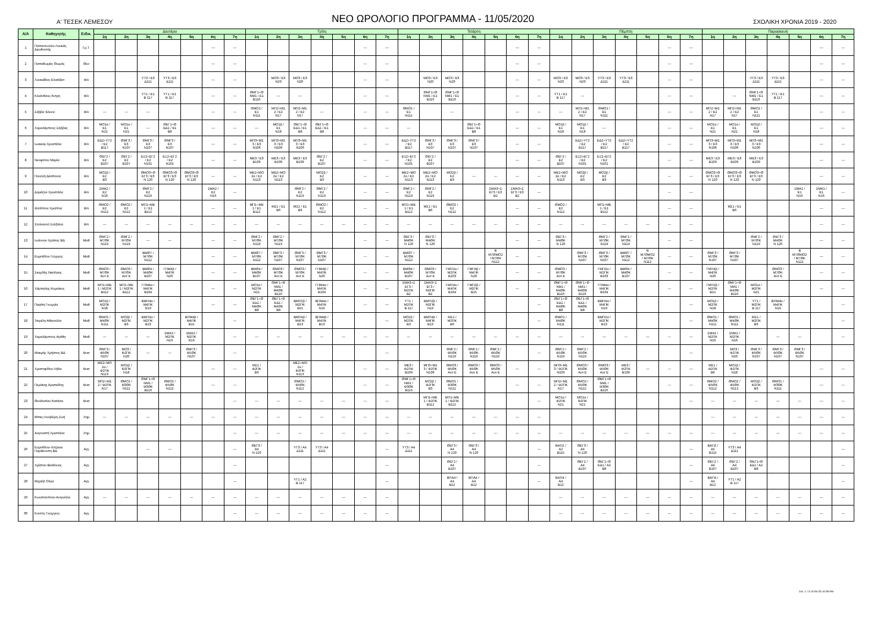Α' ΤΕΣΕΚ ΛΕΜΕΣΟΥ
ΝΕΟ ΩΡΟΛΟΓΙΟ ΠΡΟΓΡΑΜΜΑ - 11/05/2020
ΣΧΟΛΙΚΗ ΧΡΟΝΙΑ 2019 - 2020
| Α/Α | Καθηγητής | Ειδικ. | Δευτέρα | | | | | | | Τρίτη | | | | | | | Τετάρτη | | | | | | | Πέμπτη | | | | | | | Παρασκευή | | | | | | |
| --- | --- | --- | --- | --- | --- | --- | --- | --- | --- | --- | --- | --- | --- | --- | --- | --- | --- | --- | --- | --- | --- | --- | --- | --- | --- | --- | --- | --- | --- | --- | --- | --- | --- | --- | --- | --- | --- |
| | | | 1η | 2η | 3η | 4η | 5η | 6η | 7η | 1η | 2η | 3η | 4η | 5η | 6η | 7η | 1η | 2η | 3η | 4η | 5η | 6η | 7η | 1η | 2η | 3η | 4η | 5η | 6η | 7η | 1η | 2η | 3η | 4η | 5η | 6η | 7η |
| 1 | Παπαντωνίου Λουκάς Διευθυντής | Γρ.Τ. | | | | | | --- | --- | | | | | | --- | --- | | | | | | --- | --- | | | | | | --- | --- | | | | | | --- | --- |
| 2 | Παπαθωμάς Θωμάς | Θεο | | | | | | --- | --- | | | | | | --- | --- | | | | | | --- | --- | | | | | | --- | --- | | | | | | --- | --- |
| 3 | Λουκαΐδου Ελισάβετ | Φιλ | | | ΥΤ3 / Ε3 Δ111 | ΥΤ3 / Ε3 Δ111 | | --- | --- | | ΜΟ3 / Ε3 Ν20 | ΜΟ3 / Ε3 Ν20 | | | --- | --- | | ΜΟ3 / Ε3 Ν20 | ΜΟ3 / Ε3 Ν20 | | | --- | --- | ΜΟ3 / Ε3 Ν20 | ΜΟ3 / Ε3 Ν20 | ΥΤ3 / Ε3 Δ111 | ΥΤ3 / Ε3 Δ111 | | --- | --- | | | ΥΤ3 / Ε3 Δ111 | ΥΤ3 / Ε3 Δ111 | | --- | --- |
| 4 | Κλεάνθους Άντρη | Φιλ | | | ΥΤ1 / Ε1 Β 117 | ΥΤ1 / Ε1 Β 117 | | --- | --- | ΘΜΓ1+Θ ΝΜ1 / Ε1 Β116 | --- | --- | | | --- | --- | | ΘΜΓ1+Θ ΝΜ1 / Ε1 Β116 | ΘΜΓ1+Θ ΝΜ1 / Ε1 Β116 | | | --- | --- | ΥΤ1 / Ε1 Β 117 | --- | | | | --- | --- | | --- | ΘΜΓ1+Θ ΝΜ1 / Ε1 Β116 | ΥΤ1 / Ε1 Β 117 | | --- | --- |
| 5 | Σάββα Έλενα | Φιλ | --- | --- | --- | | | --- | --- | ΘΜΟ1 / Ε1 Ν111 | ΜΠ2+ΜΣ 2 / Ε2 Ν17 | ΜΠ2+ΜΣ 2 / Ε2 Ν17 | --- | | --- | --- | ΘΜΟ1 / Ε1 Ν111 | | --- | | | --- | --- | --- | ΜΠ2+ΜΣ 2 / Ε2 Ν17 | ΘΜΟ1 / Ε1 Ν111 | | | --- | --- | ΜΠ2+ΜΣ 2 / Ε2 Ν17 | ΜΠ2+ΜΣ 2 / Ε2 Ν17 | ΘΜΟ1 / Ε1 Ν111 | | | --- | --- |
| 6 | Χαραλάμπους Σάββας | Φιλ | ΜΟ1α / Ε1 Ν21 | ΜΟ1α / Ε1 Ν21 | --- | ΘΕΓ1+Θ ΕΔ1 / Ε1 Β8 | | --- | --- | --- | ΜΟ1β / Ε1 Ν18 | ΘΕΓ1+Θ ΕΔ1 / Ε1 Β8 | ΘΕΓ1+Θ ΕΔ1 / Ε1 Β8 | | --- | --- | --- | | | ΘΕΓ1+Θ ΕΔ1 / Ε1 Β8 | | --- | --- | ΜΟ1β / Ε1 Ν18 | ΜΟ1β / Ε1 Ν18 | --- | | | --- | --- | ΜΟ1α / Ε1 Ν21 | ΜΟ1α / Ε1 Ν21 | ΜΟ1β / Ε1 Ν18 | | | --- | --- |
| 7 | Ιωακείμ Χρυστάλα | Φιλ | ΕΔ2+ΥΤ2 / Ε2 Β117 | ΘΜΓ3 / Ε3 Ν107 | ΘΜΓ3 / Ε3 Ν107 | ΘΜΓ3 / Ε3 Ν107 | | --- | --- | ΜΠ3+ΜΣ 3 / Ε3 Ν106 | ΜΠ3+ΜΣ 3 / Ε3 Ν106 | ΜΠ3+ΜΣ 3 / Ε3 Ν106 | | | --- | --- | ΕΔ2+ΥΤ2 / Ε2 Β117 | ΘΜΓ3 / Ε3 Ν107 | ΘΜΓ3 / Ε3 Ν107 | ΘΜΓ3 / Ε3 Ν107 | | --- | --- | | ΕΔ2+ΥΤ2 / Ε2 Β117 | ΕΔ2+ΥΤ2 / Ε2 Β117 | ΕΔ2+ΥΤ2 / Ε2 Β117 | | --- | --- | ΜΠ3+ΜΣ 3 / Ε3 Ν106 | ΜΠ3+ΜΣ 3 / Ε3 Ν106 | ΜΠ3+ΜΣ 3 / Ε3 Ν106 | | | --- | --- |
| 8 | Νεοφύτου Μαρία | Φιλ | ΘΕΓ2 / Ε2 Β107 | ΘΕΓ2 / Ε2 Β107 | ΕΞ2+ΕΓ2 / Ε2 Ν101 | ΕΞ2+ΕΓ2 / Ε2 Ν101 | | --- | --- | ΜΕ3 / Ε3 Β109 | ΜΕ3 / Ε3 Β109 | ΜΕ3 / Ε3 Β109 | ΘΕΓ2 / Ε2 Β107 | | --- | --- | ΕΞ2+ΕΓ2 / Ε2 Ν101 | ΘΕΓ2 / Ε2 Β107 | | | | --- | --- | ΘΕΓ2 / Ε2 Β107 | ΕΞ2+ΕΓ2 / Ε2 Ν101 | ΕΞ2+ΕΓ2 / Ε2 Ν101 | | | --- | --- | ΜΕ3 / Ε3 Β109 | ΜΕ3 / Ε3 Β109 | ΜΕ3 / Ε3 Β109 | | | --- | --- |
| 9 | Πουλλή Δέσποινα | Φιλ | ΜΟ2β / Ε2 Β3 | | ΘΜΟ3+Θ ΕΓ3 / Ε3 Ν 120 | ΘΜΟ3+Θ ΕΓ3 / Ε3 Ν 120 | ΘΜΟ3+Θ ΕΓ3 / Ε3 Ν 120 | --- | --- | ΜΕ2+ΜΟ 2α / Ε2 Ν113 | ΜΕ2+ΜΟ 2α / Ε2 Ν113 | | ΜΟ2β / Ε2 Β3 | | --- | --- | ΜΕ2+ΜΟ 2α / Ε2 Ν113 | ΜΕ2+ΜΟ 2α / Ε2 Ν113 | ΜΟ2β / Ε2 Β3 | --- | --- | --- | --- | ΜΕ2+ΜΟ 2α / Ε2 Ν113 | ΜΟ2β / Ε2 Β3 | ΜΟ2β / Ε2 Β3 | | | --- | --- | ΘΜΟ3+Θ ΕΓ3 / Ε3 Ν 120 | ΘΜΟ3+Θ ΕΓ3 / Ε3 Ν 120 | ΘΜΟ3+Θ ΕΓ3 / Ε3 Ν 120 | | | --- | --- |
| 10 | Δομάζου Χρυστάλα | Φιλ | ΣΜΑ2 / Ε2 Ν16 | | ΘΜΓ2 / Ε2 Ν119 | | | ΣΜΑ2 / Ε2 Ν16 | --- | | | ΘΜΓ2 / Ε2 Ν119 | ΘΜΓ2 / Ε2 Ν119 | | --- | --- | ΘΜΓ2 / Ε2 Ν119 | ΘΜΓ2 / Ε2 Ν119 | | | ΣΜΑ3+Σ ΕΓ3 / Ε3 Β2 | ΣΜΑ3+Σ ΕΓ3 / Ε3 Β2 | --- | | | | | | --- | --- | | | | | ΣΜΑ1 / Ε1 Ν16 | ΣΜΑ1 / Ε1 Ν16 | --- |
| 11 | Φιλίππου Χριστίνα | Φιλ | ΘΜΟ2 / Ε2 Ν112 | ΘΜΟ2 / Ε2 Ν112 | ΜΠ1+ΜΕ 1 / Ε1 Β112 | | | --- | --- | ΜΠ1+ΜΕ 1 / Ε1 Β112 | ΜΣ1 / Ε1 Β6 | ΜΣ1 / Ε1 Β6 | ΘΜΟ2 / Ε2 Ν112 | | --- | --- | ΜΠ1+ΜΕ 1 / Ε1 Β112 | ΜΣ1 / Ε1 Β6 | ΘΜΟ2 / Ε2 Ν112 | | | --- | --- | ΘΜΟ2 / Ε2 Ν112 | | ΜΠ1+ΜΕ 1 / Ε1 Β112 | | | --- | --- | | ΜΣ1 / Ε1 Β6 | | | | --- | --- |
| 12 | Στυλιανού Συλβάνα | Φιλ | --- | --- | --- | --- | --- | --- | --- | --- | --- | --- | --- | --- | --- | --- | --- | --- | --- | --- | --- | --- | --- | --- | --- | --- | --- | --- | --- | --- | | | | | | --- | --- |
| 13 | Ιωάννου Χρίστος ΒΔ | Μαθ | ΘΜΓ2 / Μ7ΘΚ Ν119 | ΘΜΓ2 / Μ7ΘΚ Ν119 | --- | --- | | --- | --- | ΘΜΓ2 / Μ7ΘΚ Ν119 | ΘΜΓ2 / Μ7ΘΚ Ν119 | | | | --- | --- | ΘΕΓ3 / Μ4ΘΚ Ν 120 | ΘΕΓ3 / Μ4ΘΚ Ν 120 | | | | --- | --- | ΘΕΓ3 / Μ4ΘΚ Ν 120 | | ΘΜΓ2 / Μ7ΘΚ Ν119 | ΘΜΓ2 / Μ7ΘΚ Ν119 | | --- | --- | | | ΘΜΓ2 / Μ7ΘΚ Ν119 | ΘΕΓ3 / Μ4ΘΚ Ν 120 | | --- | --- |
| 14 | Ευριπίδου Γιώργος | Μαθ | | | ΒΜΘ7 / Μ7ΘΚ Ν112 | | | --- | --- | ΒΜΘ7 / Μ7ΘΚ Ν112 | ΘΜΓ3 / Μ7ΘΚ Ν107 | ΘΜΓ3 / Μ7ΘΚ Ν107 | ΘΜΓ3 / Μ7ΘΚ Ν107 | | --- | --- | ΒΜΘ7 / Μ7ΘΚ Ν112 | | | | Β Μ7ΘΜΟ2 / Μ7ΘΚ Ν112 | --- | --- | | ΘΜΓ3 / Μ7ΘΚ Ν107 | ΘΜΓ3 / Μ7ΘΚ Ν107 | ΒΜΘ7 / Μ7ΘΚ Ν112 | Β Μ7ΘΜΟ2 / Μ7ΘΚ Ν112 | --- | --- | ΘΜΓ3 / Μ7ΘΚ Ν107 | ΘΜΓ3 / Μ7ΘΚ Ν107 | | | Β Μ7ΘΜΟ2 / Μ7ΘΚ Ν112 | --- | --- |
| 15 | Σκορδής Νικόλαος | Μαθ | ΘΜΟ3 / Μ7ΘΚ Αυτ Ε | ΘΜΟ3 / Μ7ΘΚ Αυτ Ε | ΒΜΘ4 / Μ4ΘΚ Β107 | ΓΠΜ4β / Μ4ΠΚ Ν20 | | --- | --- | ΒΜΘ4 / Μ4ΘΚ Β107 | ΘΜΟ3 / Μ7ΘΚ Αυτ Ε | ΘΜΟ3 / Μ7ΘΚ Αυτ Ε | ΓΠΜ4β / Μ4ΠΚ Ν20 | | --- | --- | ΒΜΘ4 / Μ4ΘΚ Β107 | ΘΜΟ3 / Μ7ΘΚ Αυτ Ε | ΓΜΠ2α / Μ2ΠΚ Β103 | ΓΜΠ4β / Μ4ΠΚ Ν20 | | --- | --- | ΘΜΟ3 / Μ7ΘΚ Αυτ Ε | | ΓΜΠ2α / Μ2ΠΚ Β103 | ΒΜΘ4 / Μ4ΘΚ Β107 | | --- | --- | ΓΜΠ4β / Μ4ΠΚ Ν20 | | | ΘΜΟ3 / Μ7ΘΚ Αυτ Ε | | --- | --- |
| 16 | Χάμπαλης Κυριάκος | Μαθ | ΜΠ1+ΜΕ 1 / Μ2ΠΚ Β112 | ΜΠ1+ΜΕ 1 / Μ2ΠΚ Β112 | ΓΠΜ4α / Μ4ΠΚ Β104 | | | --- | --- | ΜΟ1α / Μ2ΠΚ Ν21 | ΘΜΓ1+Θ ΝΜ1 / Μ4ΘΚ Β116 | | ΓΠΜ4α / Μ4ΠΚ Β104 | | --- | --- | ΣΜΑ3+Σ ΕΓ3 / Μ2ΠΚ Β2 | ΣΜΑ3+Σ ΕΓ3 / Μ2ΠΚ Β2 | ΓΜΠ4α / Μ4ΠΚ Β104 | ΓΜΠ2β / Μ2ΠΚ Β15 | | --- | --- | ΘΜΓ1+Θ ΝΜ1 / Μ4ΘΚ Β116 | ΘΜΓ1+Θ ΝΜ1 / Μ4ΘΚ Β116 | ΓΠΜ4α / Μ4ΠΚ Β104 | | | --- | --- | ΓΜΠ2β / Μ2ΠΚ Β15 | ΘΜΓ1+Θ ΝΜ1 / Μ4ΘΚ Β116 | ΜΟ1α / Μ2ΠΚ Ν21 | | | --- | --- |
| 17 | Παφίτη Γεωργία | Μαθ | ΜΟ1β / Μ2ΠΚ Ν18 | | ΒΜΠ4α / Μ4ΠΚ Ν19 | | | --- | --- | ΘΕΓ1+Θ ΕΔ1 / Μ4ΘΚ Β8 | ΘΕΓ1+Θ ΕΔ1 / Μ4ΘΚ Β8 | ΒΜΠ2β / Μ2ΠΚ Β15 | ΒΠΜ4α / Μ4ΠΚ Ν19 | | --- | --- | ΥΤ1 / Μ2ΠΚ Β 117 | ΒΜΠ2β / Μ2ΠΚ Ν19 | | | | | --- | ΘΕΓ1+Θ ΕΔ1 / Μ4ΘΚ Β8 | ΘΕΓ1+Θ ΕΔ1 / Μ4ΘΚ Β8 | ΒΜΠ4α / Μ4ΠΚ Ν19 | | | | --- | ΜΟ1β / Μ2ΠΚ Ν18 | | ΥΤ1 / Μ2ΠΚ Β 117 | ΒΠΜ4α / Μ4ΠΚ Ν19 | | | --- |
| 18 | Τσιρέλη Αθηνούλα | Μαθ | ΘΜΟ1 / Μ4ΘΚ Ν111 | ΜΟ2β / Μ2ΠΚ Β3 | ΒΜΠ2α / Μ2ΠΚ Β13 | | ΒΠΜ4β / Μ4ΠΚ Β15 | | --- | | | ΒΜΠ4β / Μ4ΠΚ Β13 | ΒΠΜ4β / Μ4ΠΚ Β13 | | | --- | ΜΟ2β / Μ2ΠΚ Β3 | ΒΜΠ4β / Μ4ΠΚ Β13 | ΜΣ1 / Μ2ΠΚ Β6 | | | | --- | ΘΜΟ1 / Μ4ΘΚ Ν111 | | ΒΜΠ2α / Μ2ΠΚ Β13 | | | | --- | ΘΜΟ1 / Μ4ΘΚ Ν111 | ΘΜΟ1 / Μ4ΘΚ Ν111 | ΜΣ1 / Μ2ΠΚ Β6 | | | | --- |
| 19 | Χαραλάμπους Αγάθη | Μαθ | --- | --- | --- | ΣΜΑ2 / Μ2ΠΚ Ν16 | ΣΜΑ2 / Μ2ΠΚ Ν16 | | --- | --- | --- | --- | --- | --- | --- | --- | --- | --- | --- | --- | --- | --- | --- | --- | --- | --- | --- | --- | --- | --- | ΣΜΑ1 / Μ2ΠΚ Ν16 | ΣΜΑ1 / Μ2ΠΚ Ν16 | | --- | --- | | --- |
| 20 | Μακρής Χρήστος ΒΔ | Φυσ | ΘΜΓ3 / Φ5ΘΚ Ν107 | ΜΟ3 / Φ2ΠΚ Ν20 | --- | --- | ΘΜΓ3 / Φ5ΘΚ Ν107 | | --- | | | | | | | --- | | | ΘΜΓ2 / Φ5ΘΚ Ν119 | ΘΜΓ2 / Φ5ΘΚ Ν119 | ΘΜΓ2 / Φ5ΘΚ Ν119 | | --- | ΘΜΓ2 / Φ5ΘΚ Ν119 | ΘΜΓ2 / Φ5ΘΚ Ν119 | | | | | --- | | ΜΟ3 / Φ2ΠΚ Ν20 | ΘΜΓ3 / Φ5ΘΚ Ν107 | ΘΜΓ3 / Φ5ΘΚ Ν107 | ΘΜΓ3 / Φ5ΘΚ Ν107 | | |
| 21 | Χριστοφίδου Λήδα | Φυσ | ΜΕ2+ΜΟ 2α / Φ2ΠΚ Ν113 | ΜΟ1β / Φ2ΠΚ Ν18 | | | | --- | --- | ΜΣ1 / Φ2ΠΚ Β6 | | ΜΕ2+ΜΟ 2α / Φ2ΠΚ Ν113 | | | --- | --- | ΜΕ3 / Φ2ΠΚ Β109 | ΜΠ3+ΜΣ 3 / Φ2ΠΚ Ν106 | ΘΜΟ3 / Φ5ΘΚ Αυτ Ε | ΘΜΟ3 / Φ5ΘΚ Αυτ Ε | ΘΜΟ3 / Φ5ΘΚ Αυτ Ε | --- | --- | ΜΠ3+ΜΣ 3 / Φ2ΠΚ Ν106 | ΘΜΟ3 / Φ5ΘΚ Αυτ Ε | ΘΜΟ3 / Φ5ΘΚ Αυτ Ε | ΜΕ3 / Φ2ΠΚ Β109 | --- | --- | --- | ΜΣ1 / Φ2ΠΚ Β6 | ΜΟ1β / Φ2ΠΚ Ν18 | | | | --- | --- |
| 22 | Περάκης Αριστείδης | Φυσ | ΜΠ2+ΜΣ 2 / Φ2ΠΚ Ν17 | ΘΜΟ1 / Φ3ΘΚ Ν111 | ΘΜΓ1+Θ ΝΜ1 / Φ3ΘΚ Β116 | ΘΜΟ2 / Φ5ΘΚ Ν112 | | --- | --- | | | ΘΜΟ2 / Φ5ΘΚ Ν112 | | | --- | --- | ΘΜΓ1+Θ ΝΜ1 / Φ3ΘΚ Β116 | ΜΟ2β / Φ2ΠΚ Β3 | ΘΜΟ1 / Φ3ΘΚ Ν111 | | | --- | --- | ΜΠ2+ΜΣ 2 / Φ2ΠΚ Ν17 | ΘΜΟ2 / Φ5ΘΚ Ν112 | ΘΜΓ1+Θ ΝΜ1 / Φ3ΘΚ Β116 | | | --- | --- | ΘΜΟ2 / Φ5ΘΚ Ν112 | ΘΜΟ2 / Φ5ΘΚ Ν112 | ΜΟ2β / Φ2ΠΚ Β3 | ΘΜΟ1 / Φ3ΘΚ Ν111 | | --- | --- |
| 23 | Θεοδοσίου Νατάσα | Φυσ | | | | | | | --- | --- | --- | --- | --- | --- | --- | --- | | ΜΠ1+ΜΕ 1 / Φ2ΠΚ Β112 | ΜΠ1+ΜΕ 1 / Φ2ΠΚ Β112 | | | | --- | ΜΟ1α / Φ2ΠΚ Ν21 | ΜΟ1α / Φ2ΠΚ Ν21 | | | | | --- | --- | --- | --- | --- | --- | --- | --- |
| 24 | Μπκς-Λουβιέρη Ζωή | Χημ | --- | --- | --- | --- | --- | --- | --- | --- | --- | --- | --- | --- | --- | --- | --- | --- | --- | --- | --- | --- | --- | | | | | | | | --- | --- | --- | --- | --- | --- | --- |
| 25 | Αυγουστή Χριστιάνα | Χημ | | | | | | | --- | --- | --- | --- | --- | --- | --- | --- | --- | --- | --- | --- | --- | --- | --- | --- | --- | --- | --- | --- | --- | --- | --- | --- | --- | --- | --- | --- | --- |
| 26 | Ευριπίδου-Χιτζαουι Παρθενοπη ΒΔ | Αγγ | | | --- | --- | | | --- | ΘΕΓ3 / Α4 Ν 120 | | ΥΤ3 / Α4 Δ111 | ΥΤ3 / Α4 Δ111 | | | --- | ΥΤ3 / Α4 Δ111 | | ΘΕΓ3 / Α4 Ν 120 | ΘΕΓ3 / Α4 Ν 120 | | | --- | ΒΑΠ2 / Α2 Β115 | ΘΕΓ3 / Α4 Ν 120 | | | | | --- | ΒΑΠ2 / Α2 Β115 | ΥΤ3 / Α4 Δ111 | | | | | --- |
| 27 | Χρίστου Βασίλειος | Αγγ | | | | | | | --- | | | | | | | --- | | | ΘΕΓ2 / Α4 Β107 | | | | --- | | ΘΕΓ2 / Α4 Β107 | ΘΕΓ1+Θ ΕΔ1 / Α2 Β8 | | | | --- | ΘΕΓ2 / Α4 Β107 | ΘΕΓ2 / Α4 Β107 | ΘΕΓ1+Θ ΕΔ1 / Α2 Β8 | | | | --- |
| 28 | Μιχαήλ Όλγα | Αγγ | | | | | | | --- | | | ΥΤ1 / Α2 Β 117 | | | | --- | | | ΒΠΑ4 / Α4 Β12 | ΒΠΑ4 / Α4 Β12 | | | --- | ΒΑΠ4 / Α4 Β12 | | | | | | --- | ΒΑΠ4 / Α4 Β12 | ΥΤ1 / Α2 Β 117 | | | | | --- |
| 29 | Κωνσταντίνου Αντρούλα | Αγγ | --- | --- | --- | --- | --- | --- | --- | --- | --- | --- | --- | --- | --- | --- | | | | | | | | --- | --- | --- | --- | --- | --- | --- | --- | --- | --- | --- | --- | --- | --- |
| 30 | Κοντός Γεώργιος | Αγγ | | | | | | | --- | --- | --- | --- | --- | --- | --- | --- | | | | | | | | --- | --- | --- | --- | --- | --- | --- | --- | --- | --- | --- | --- | --- | --- |
Σελ. 1 / 3 10-05-20 10:39 PM